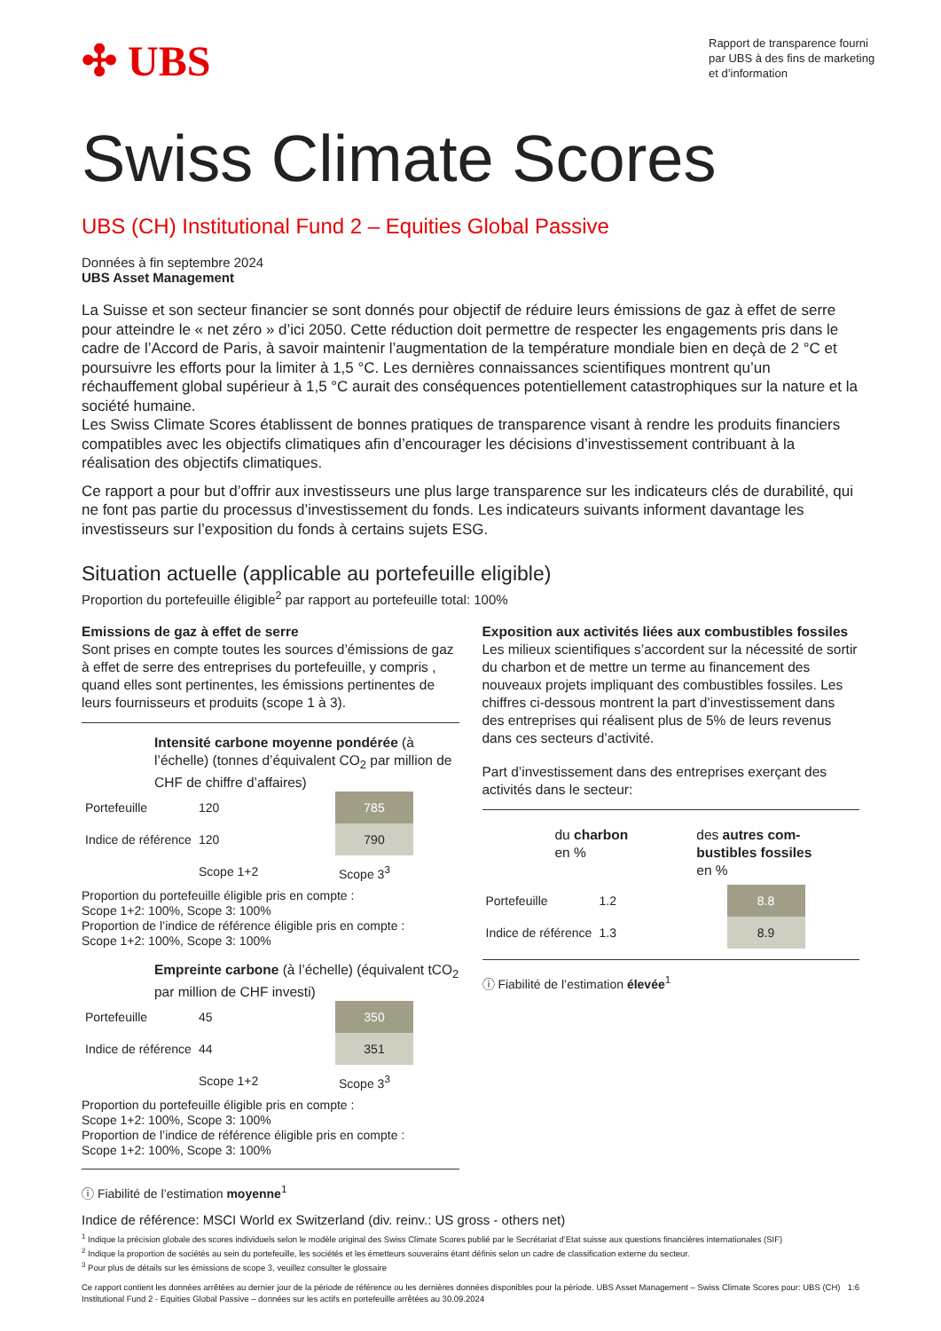✣ UBS
Rapport de transparence fourni par UBS à des fins de marketing et d’information
Swiss Climate Scores
UBS (CH) Institutional Fund 2 – Equities Global Passive
Données à fin septembre 2024
UBS Asset Management
La Suisse et son secteur financier se sont donnés pour objectif de réduire leurs émissions de gaz à effet de serre pour atteindre le « net zéro » d’ici 2050. Cette réduction doit permettre de respecter les engagements pris dans le cadre de l’Accord de Paris, à savoir maintenir l’augmentation de la température mondiale bien en deçà de 2 °C et poursuivre les efforts pour la limiter à 1,5 °C. Les dernières connaissances scientifiques montrent qu’un réchauffement global supérieur à 1,5 °C aurait des conséquences potentiellement catastrophiques sur la nature et la société humaine.
Les Swiss Climate Scores établissent de bonnes pratiques de transparence visant à rendre les produits financiers compatibles avec les objectifs climatiques afin d’encourager les décisions d’investissement contribuant à la réalisation des objectifs climatiques.
Ce rapport a pour but d’offrir aux investisseurs une plus large transparence sur les indicateurs clés de durabilité, qui ne font pas partie du processus d’investissement du fonds. Les indicateurs suivants informent davantage les investisseurs sur l’exposition du fonds à certains sujets ESG.
Situation actuelle (applicable au portefeuille eligible)
Proportion du portefeuille éligible<sup>2</sup> par rapport au portefeuille total: 100%
Emissions de gaz à effet de serre
Sont prises en compte toutes les sources d’émissions de gaz à effet de serre des entreprises du portefeuille, y compris , quand elles sont pertinentes, les émissions pertinentes de leurs fournisseurs et produits (scope 1 à 3).
Intensité carbone moyenne pondérée (à l’échelle) (tonnes d’équivalent CO<sub>2</sub> par million de CHF de chiffre d’affaires)
| Portefeuille | 120 | 785 |
| Indice de référence | 120 | 790 |
| | Scope 1+2 | Scope 3<sup>3</sup> |
Proportion du portefeuille éligible pris en compte :
Scope 1+2: 100%, Scope 3: 100%
Proportion de l’indice de référence éligible pris en compte :
Scope 1+2: 100%, Scope 3: 100%
Empreinte carbone (à l’échelle) (équivalent tCO<sub>2</sub> par million de CHF investi)
| Portefeuille | 45 | 350 |
| Indice de référence | 44 | 351 |
| | Scope 1+2 | Scope 3<sup>3</sup> |
Proportion du portefeuille éligible pris en compte :
Scope 1+2: 100%, Scope 3: 100%
Proportion de l’indice de référence éligible pris en compte :
Scope 1+2: 100%, Scope 3: 100%
ⓘ Fiabilité de l’estimation moyenne<sup>1</sup>
Exposition aux activités liées aux combustibles fossiles
Les milieux scientifiques s’accordent sur la nécessité de sortir du charbon et de mettre un terme au financement des nouveaux projets impliquant des combustibles fossiles. Les chiffres ci-dessous montrent la part d’investissement dans des entreprises qui réalisent plus de 5% de leurs revenus dans ces secteurs d’activité.
Part d’investissement dans des entreprises exerçant des activités dans le secteur:
du charbon
en %
des autres com-bustibles fossiles
en %
| Portefeuille | 1.2 | 8.8 |
| Indice de référence | 1.3 | 8.9 |
ⓘ Fiabilité de l’estimation élevée<sup>1</sup>
Indice de référence: MSCI World ex Switzerland (div. reinv.: US gross - others net)
<sup>1</sup> Indique la précision globale des scores individuels selon le modèle original des Swiss Climate Scores publié par le Secrétariat d’Etat suisse aux questions financières internationales (SIF)
<sup>2</sup> Indique la proportion de sociétés au sein du portefeuille, les sociétés et les émetteurs souverains étant définis selon un cadre de classification externe du secteur.
<sup>3</sup> Pour plus de détails sur les émissions de scope 3, veuillez consulter le glossaire
Ce rapport contient les données arrêtées au dernier jour de la période de référence ou les dernières données disponibles pour la période. UBS Asset Management – Swiss Climate Scores pour: UBS (CH) Institutional Fund 2 - Equities Global Passive – données sur les actifs en portefeuille arrêtées au 30.09.2024 1:6